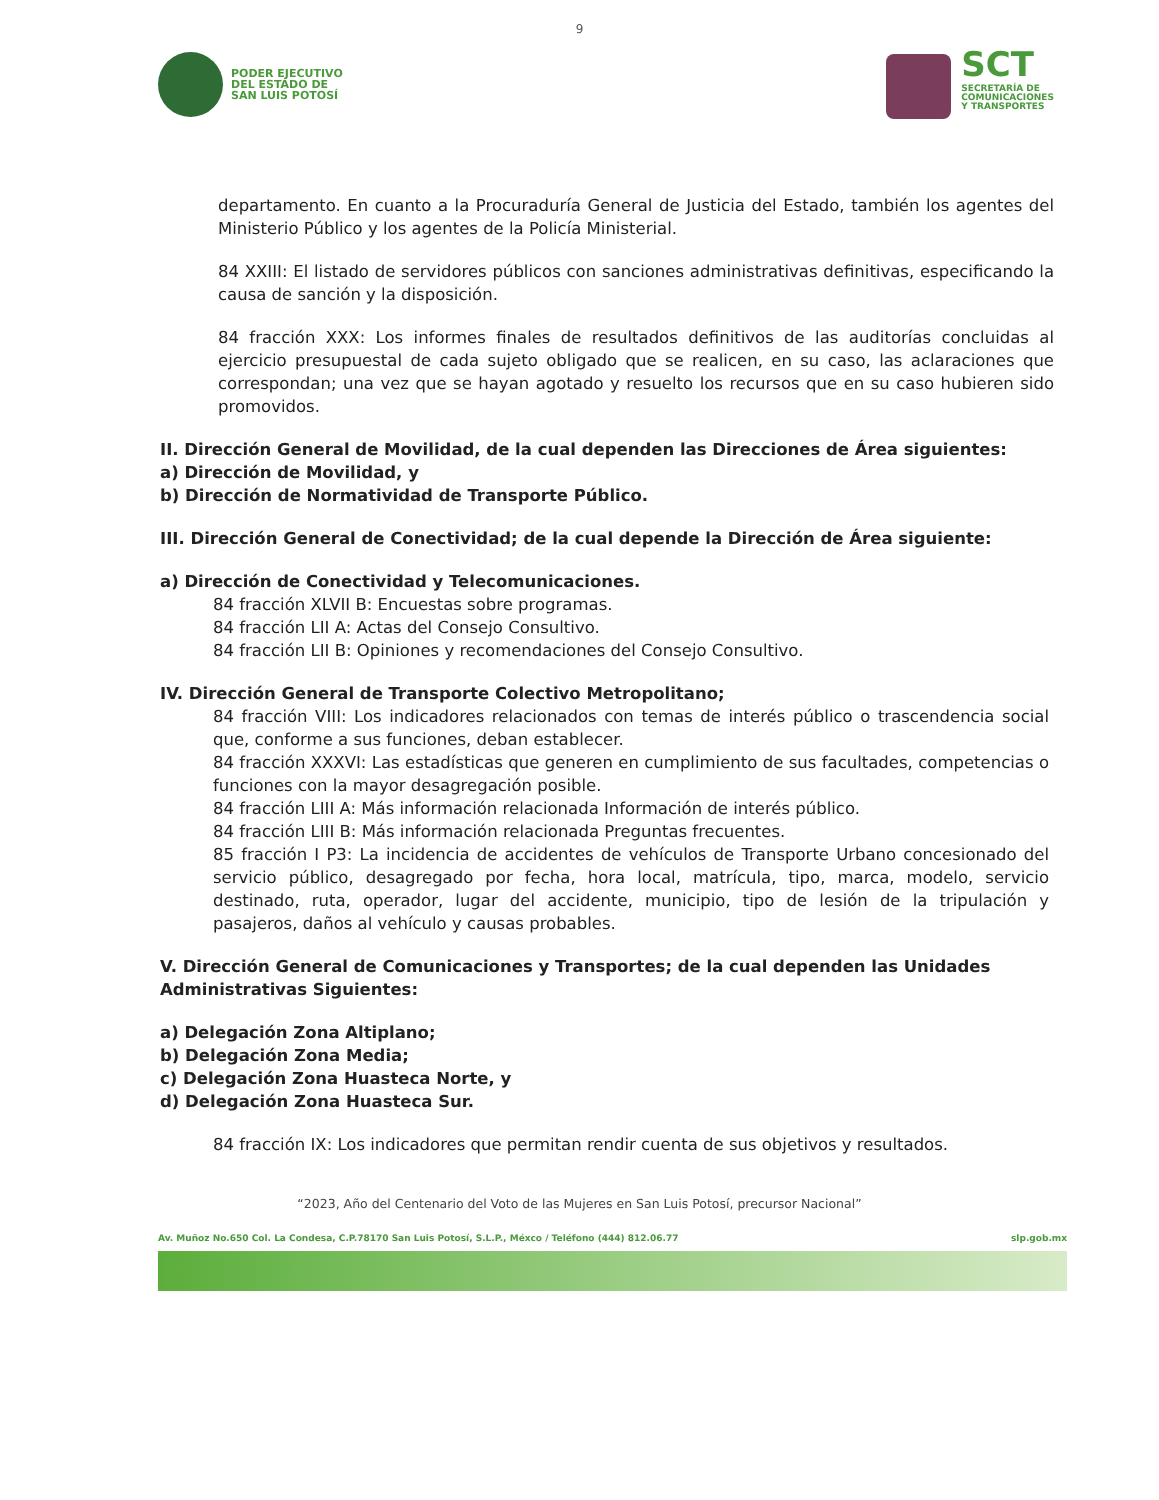9
PODER EJECUTIVO
DEL ESTADO DE
SAN LUIS POTOSÍ
SCT
SECRETARÍA DE
COMUNICACIONES
Y TRANSPORTES
departamento. En cuanto a la Procuraduría General de Justicia del Estado, también los agentes del Ministerio Público y los agentes de la Policía Ministerial.
84 XXIII: El listado de servidores públicos con sanciones administrativas definitivas, especificando la causa de sanción y la disposición.
84 fracción XXX: Los informes finales de resultados definitivos de las auditorías concluidas al ejercicio presupuestal de cada sujeto obligado que se realicen, en su caso, las aclaraciones que correspondan; una vez que se hayan agotado y resuelto los recursos que en su caso hubieren sido promovidos.
II. Dirección General de Movilidad, de la cual dependen las Direcciones de Área siguientes:
a) Dirección de Movilidad, y
b) Dirección de Normatividad de Transporte Público.
III. Dirección General de Conectividad; de la cual depende la Dirección de Área siguiente:
a) Dirección de Conectividad y Telecomunicaciones.
84 fracción XLVII B: Encuestas sobre programas.
84 fracción LII A: Actas del Consejo Consultivo.
84 fracción LII B: Opiniones y recomendaciones del Consejo Consultivo.
IV. Dirección General de Transporte Colectivo Metropolitano;
84 fracción VIII: Los indicadores relacionados con temas de interés público o trascendencia social que, conforme a sus funciones, deban establecer.
84 fracción XXXVI: Las estadísticas que generen en cumplimiento de sus facultades, competencias o funciones con la mayor desagregación posible.
84 fracción LIII A: Más información relacionada Información de interés público.
84 fracción LIII B: Más información relacionada Preguntas frecuentes.
85 fracción I P3: La incidencia de accidentes de vehículos de Transporte Urbano concesionado del servicio público, desagregado por fecha, hora local, matrícula, tipo, marca, modelo, servicio destinado, ruta, operador, lugar del accidente, municipio, tipo de lesión de la tripulación y pasajeros, daños al vehículo y causas probables.
V. Dirección General de Comunicaciones y Transportes; de la cual dependen las Unidades Administrativas Siguientes:
a) Delegación Zona Altiplano;
b) Delegación Zona Media;
c) Delegación Zona Huasteca Norte, y
d) Delegación Zona Huasteca Sur.
84 fracción IX: Los indicadores que permitan rendir cuenta de sus objetivos y resultados.
“2023, Año del Centenario del Voto de las Mujeres en San Luis Potosí, precursor Nacional”
Av. Muñoz No.650 Col. La Condesa, C.P.78170 San Luis Potosí, S.L.P., Méxco / Teléfono (444) 812.06.77 slp.gob.mx